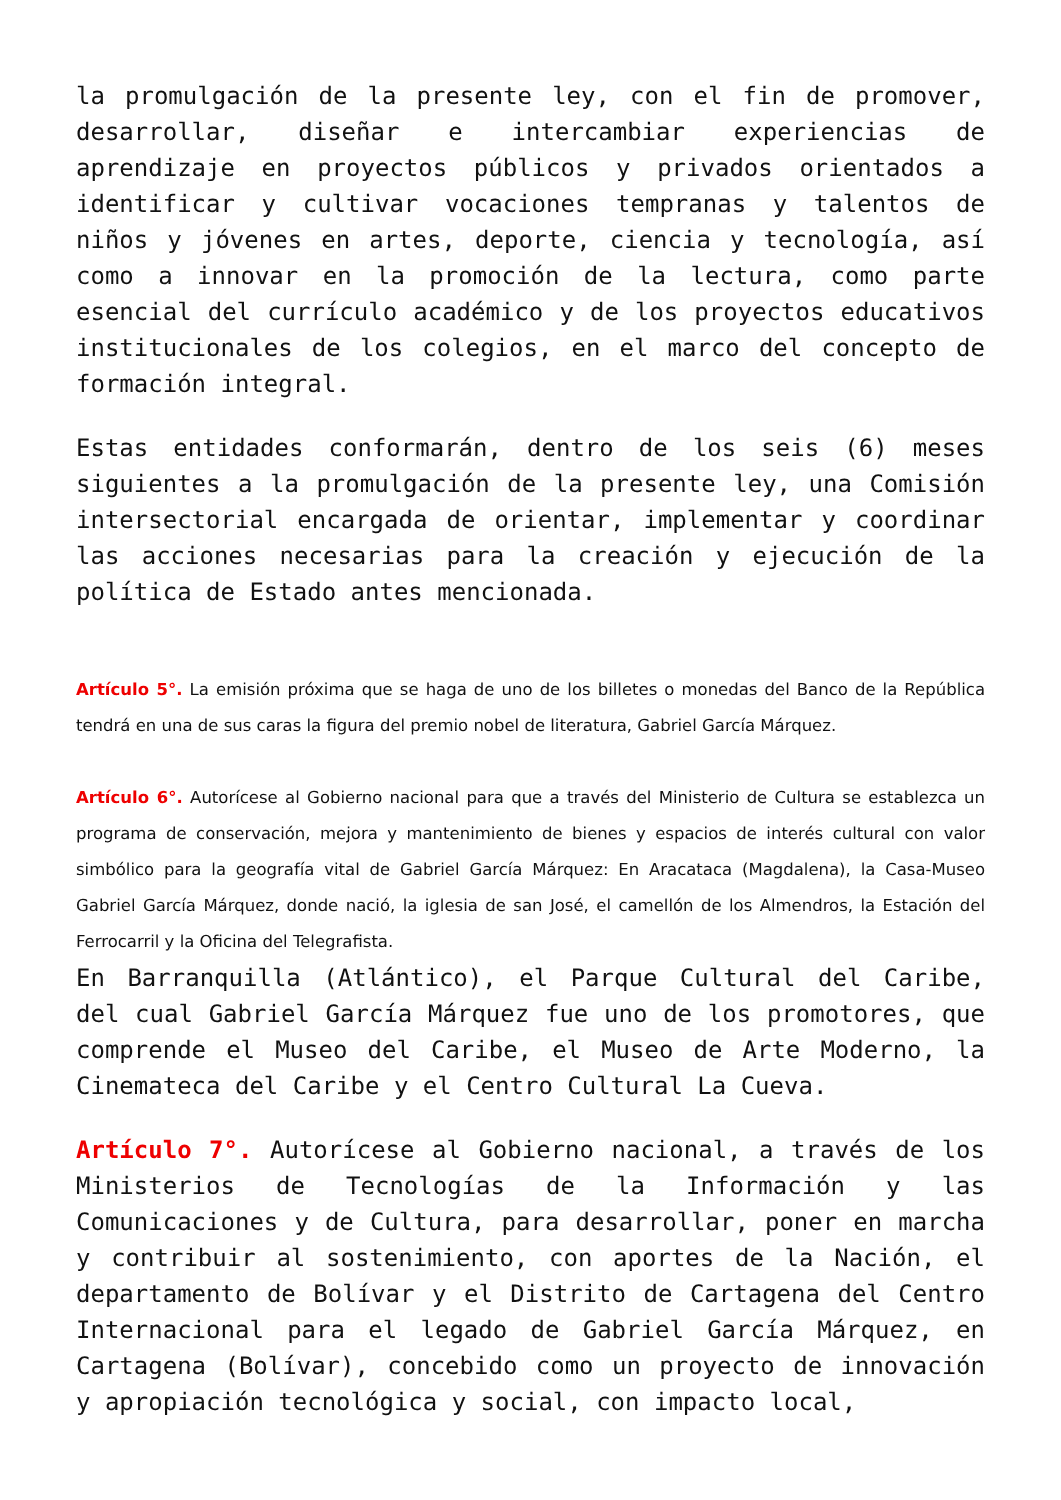la promulgación de la presente ley, con el fin de promover, desarrollar, diseñar e intercambiar experiencias de aprendizaje en proyectos públicos y privados orientados a identificar y cultivar vocaciones tempranas y talentos de niños y jóvenes en artes, deporte, ciencia y tecnología, así como a innovar en la promoción de la lectura, como parte esencial del currículo académico y de los proyectos educativos institucionales de los colegios, en el marco del concepto de formación integral.
Estas entidades conformarán, dentro de los seis (6) meses siguientes a la promulgación de la presente ley, una Comisión intersectorial encargada de orientar, implementar y coordinar las acciones necesarias para la creación y ejecución de la política de Estado antes mencionada.
Artículo 5°. La emisión próxima que se haga de uno de los billetes o monedas del Banco de la República tendrá en una de sus caras la figura del premio nobel de literatura, Gabriel García Márquez.
Artículo 6°. Autorícese al Gobierno nacional para que a través del Ministerio de Cultura se establezca un programa de conservación, mejora y mantenimiento de bienes y espacios de interés cultural con valor simbólico para la geografía vital de Gabriel García Márquez: En Aracataca (Magdalena), la Casa-Museo Gabriel García Márquez, donde nació, la iglesia de san José, el camellón de los Almendros, la Estación del Ferrocarril y la Oficina del Telegrafista.
En Barranquilla (Atlántico), el Parque Cultural del Caribe, del cual Gabriel García Márquez fue uno de los promotores, que comprende el Museo del Caribe, el Museo de Arte Moderno, la Cinemateca del Caribe y el Centro Cultural La Cueva.
Artículo 7°. Autorícese al Gobierno nacional, a través de los Ministerios de Tecnologías de la Información y las Comunicaciones y de Cultura, para desarrollar, poner en marcha y contribuir al sostenimiento, con aportes de la Nación, el departamento de Bolívar y el Distrito de Cartagena del Centro Internacional para el legado de Gabriel García Márquez, en Cartagena (Bolívar), concebido como un proyecto de innovación y apropiación tecnológica y social, con impacto local,